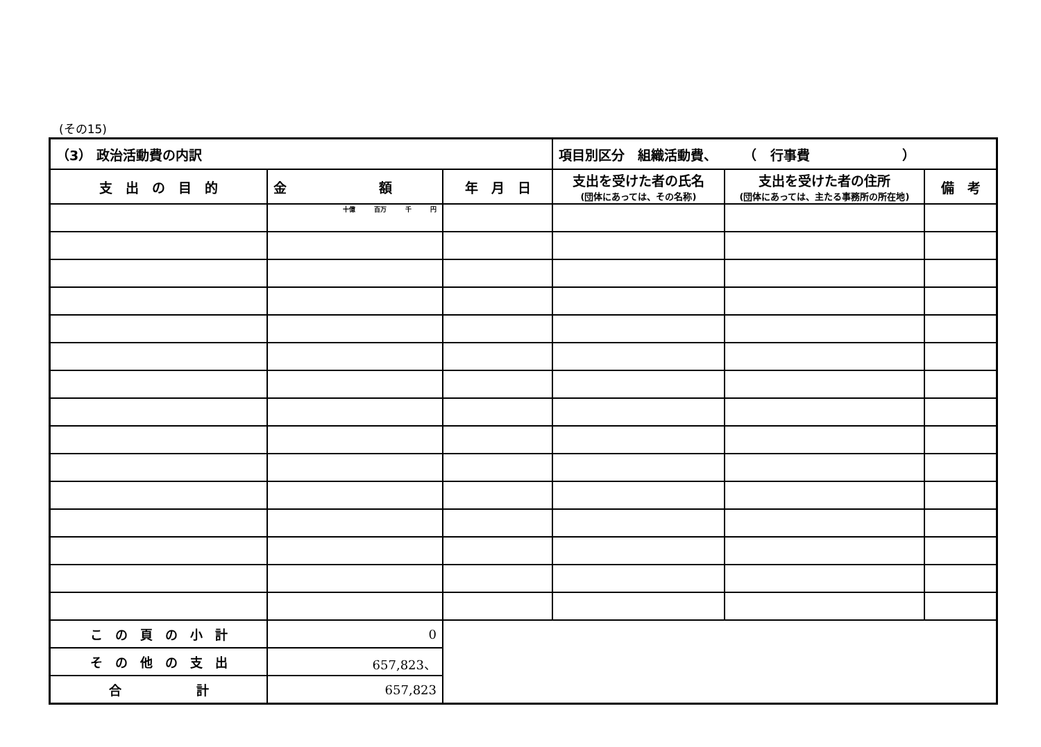(その15)
| （3） 政治活動費の内訳 | | | 項目別区分 組織活動費、 （ 行事費 ） | | |
| --- | --- | --- | --- | --- | --- |
| 支 出 の 目 的 | 金 額 | 年 月 日 | 支出を受けた者の氏名 (団体にあっては、その名称) | 支出を受けた者の住所 (団体にあっては、主たる事務所の所在地) | 備 考 |
| | 十億 百万 千 円 | | | | |
| こ の 頁 の 小 計 | 0 | | | | |
| そ の 他 の 支 出 | 657,823、 | | | | |
| 合 計 | 657,823 | | | | |